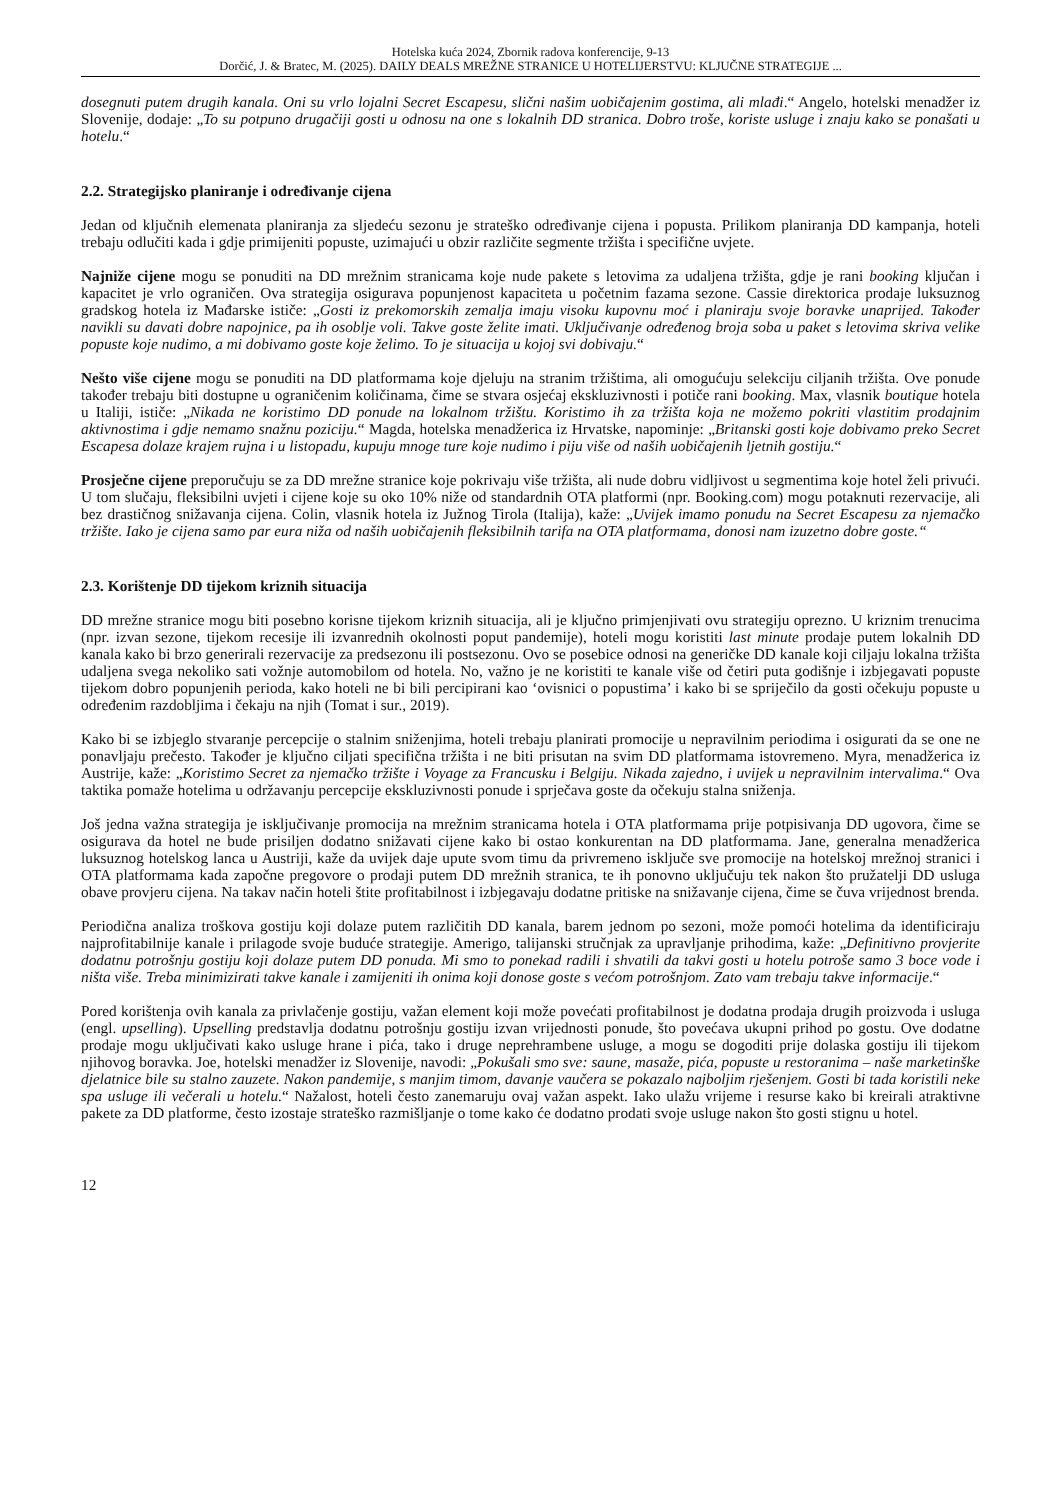Hotelska kuća 2024, Zbornik radova konferencije, 9-13
Dorčić, J. & Bratec, M. (2025). DAILY DEALS MREŽNE STRANICE U HOTELIJERSTVU: KLJUČNE STRATEGIJE ...
dosegnuti putem drugih kanala. Oni su vrlo lojalni Secret Escapesu, slični našim uobičajenim gostima, ali mlađi.“ Angelo, hotelski menadžer iz Slovenije, dodaje: „To su potpuno drugačiji gosti u odnosu na one s lokalnih DD stranica. Dobro troše, koriste usluge i znaju kako se ponašati u hotelu.“
2.2. Strategijsko planiranje i određivanje cijena
Jedan od ključnih elemenata planiranja za sljedeću sezonu je strateško određivanje cijena i popusta. Prilikom planiranja DD kampanja, hoteli trebaju odlučiti kada i gdje primijeniti popuste, uzimajući u obzir različite segmente tržišta i specifične uvjete.
Najniže cijene mogu se ponuditi na DD mrežnim stranicama koje nude pakete s letovima za udaljena tržišta, gdje je rani booking ključan i kapacitet je vrlo ograničen. Ova strategija osigurava popunjenost kapaciteta u početnim fazama sezone. Cassie direktorica prodaje luksuznog gradskog hotela iz Mađarske ističe: „Gosti iz prekomorskih zemalja imaju visoku kupovnu moć i planiraju svoje boravke unaprijed. Također navikli su davati dobre napojnice, pa ih osoblje voli. Takve goste želite imati. Uključivanje određenog broja soba u paket s letovima skriva velike popuste koje nudimo, a mi dobivamo goste koje želimo. To je situacija u kojoj svi dobivaju.“
Nešto više cijene mogu se ponuditi na DD platformama koje djeluju na stranim tržištima, ali omogućuju selekciju ciljanih tržišta. Ove ponude također trebaju biti dostupne u ograničenim količinama, čime se stvara osjećaj ekskluzivnosti i potiče rani booking. Max, vlasnik boutique hotela u Italiji, ističe: „Nikada ne koristimo DD ponude na lokalnom tržištu. Koristimo ih za tržišta koja ne možemo pokriti vlastitim prodajnim aktivnostima i gdje nemamo snažnu poziciju.“ Magda, hotelska menadžerica iz Hrvatske, napominje: „Britanski gosti koje dobivamo preko Secret Escapesa dolaze krajem rujna i u listopadu, kupuju mnoge ture koje nudimo i piju više od naših uobičajenih ljetnih gostiju.“
Prosječne cijene preporučuju se za DD mrežne stranice koje pokrivaju više tržišta, ali nude dobru vidljivost u segmentima koje hotel želi privući. U tom slučaju, fleksibilni uvjeti i cijene koje su oko 10% niže od standardnih OTA platformi (npr. Booking.com) mogu potaknuti rezervacije, ali bez drastičnog snižavanja cijena. Colin, vlasnik hotela iz Južnog Tirola (Italija), kaže: „Uvijek imamo ponudu na Secret Escapesu za njemačko tržište. Iako je cijena samo par eura niža od naših uobičajenih fleksibilnih tarifa na OTA platformama, donosi nam izuzetno dobre goste.“
2.3. Korištenje DD tijekom kriznih situacija
DD mrežne stranice mogu biti posebno korisne tijekom kriznih situacija, ali je ključno primjenjivati ovu strategiju oprezno. U kriznim trenucima (npr. izvan sezone, tijekom recesije ili izvanrednih okolnosti poput pandemije), hoteli mogu koristiti last minute prodaje putem lokalnih DD kanala kako bi brzo generirali rezervacije za predsezonu ili postsezonu. Ovo se posebice odnosi na generičke DD kanale koji ciljaju lokalna tržišta udaljena svega nekoliko sati vožnje automobilom od hotela. No, važno je ne koristiti te kanale više od četiri puta godišnje i izbjegavati popuste tijekom dobro popunjenih perioda, kako hoteli ne bi bili percipirani kao ‘ovisnici o popustima’ i kako bi se spriječilo da gosti očekuju popuste u određenim razdobljima i čekaju na njih (Tomat i sur., 2019).
Kako bi se izbjeglo stvaranje percepcije o stalnim sniženjima, hoteli trebaju planirati promocije u nepravilnim periodima i osigurati da se one ne ponavljaju prečesto. Također je ključno ciljati specifična tržišta i ne biti prisutan na svim DD platformama istovremeno. Myra, menadžerica iz Austrije, kaže: „Koristimo Secret za njemačko tržište i Voyage za Francusku i Belgiju. Nikada zajedno, i uvijek u nepravilnim intervalima.“ Ova taktika pomaže hotelima u održavanju percepcije ekskluzivnosti ponude i sprječava goste da očekuju stalna sniženja.
Još jedna važna strategija je isključivanje promocija na mrežnim stranicama hotela i OTA platformama prije potpisivanja DD ugovora, čime se osigurava da hotel ne bude prisiljen dodatno snižavati cijene kako bi ostao konkurentan na DD platformama. Jane, generalna menadžerica luksuznog hotelskog lanca u Austriji, kaže da uvijek daje upute svom timu da privremeno isključe sve promocije na hotelskoj mrežnoj stranici i OTA platformama kada započne pregovore o prodaji putem DD mrežnih stranica, te ih ponovno uključuju tek nakon što pružatelji DD usluga obave provjeru cijena. Na takav način hoteli štite profitabilnost i izbjegavaju dodatne pritiske na snižavanje cijena, čime se čuva vrijednost brenda.
Periodična analiza troškova gostiju koji dolaze putem različitih DD kanala, barem jednom po sezoni, može pomoći hotelima da identificiraju najprofitabilnije kanale i prilagode svoje buduće strategije. Amerigo, talijanski stručnjak za upravljanje prihodima, kaže: „Definitivno provjerite dodatnu potrošnju gostiju koji dolaze putem DD ponuda. Mi smo to ponekad radili i shvatili da takvi gosti u hotelu potroše samo 3 boce vode i ništa više. Treba minimizirati takve kanale i zamijeniti ih onima koji donose goste s većom potrošnjom. Zato vam trebaju takve informacije.“
Pored korištenja ovih kanala za privlačenje gostiju, važan element koji može povećati profitabilnost je dodatna prodaja drugih proizvoda i usluga (engl. upselling). Upselling predstavlja dodatnu potrošnju gostiju izvan vrijednosti ponude, što povećava ukupni prihod po gostu. Ove dodatne prodaje mogu uključivati kako usluge hrane i pića, tako i druge neprehrambene usluge, a mogu se dogoditi prije dolaska gostiju ili tijekom njihovog boravka. Joe, hotelski menadžer iz Slovenije, navodi: „Pokušali smo sve: saune, masaže, pića, popuste u restoranima – naše marketinške djelatnice bile su stalno zauzete. Nakon pandemije, s manjim timom, davanje vaučera se pokazalo najboljim rješenjem. Gosti bi tada koristili neke spa usluge ili večerali u hotelu.“ Nažalost, hoteli često zanemaruju ovaj važan aspekt. Iako ulažu vrijeme i resurse kako bi kreirali atraktivne pakete za DD platforme, često izostaje strateško razmišljanje o tome kako će dodatno prodati svoje usluge nakon što gosti stignu u hotel.
12